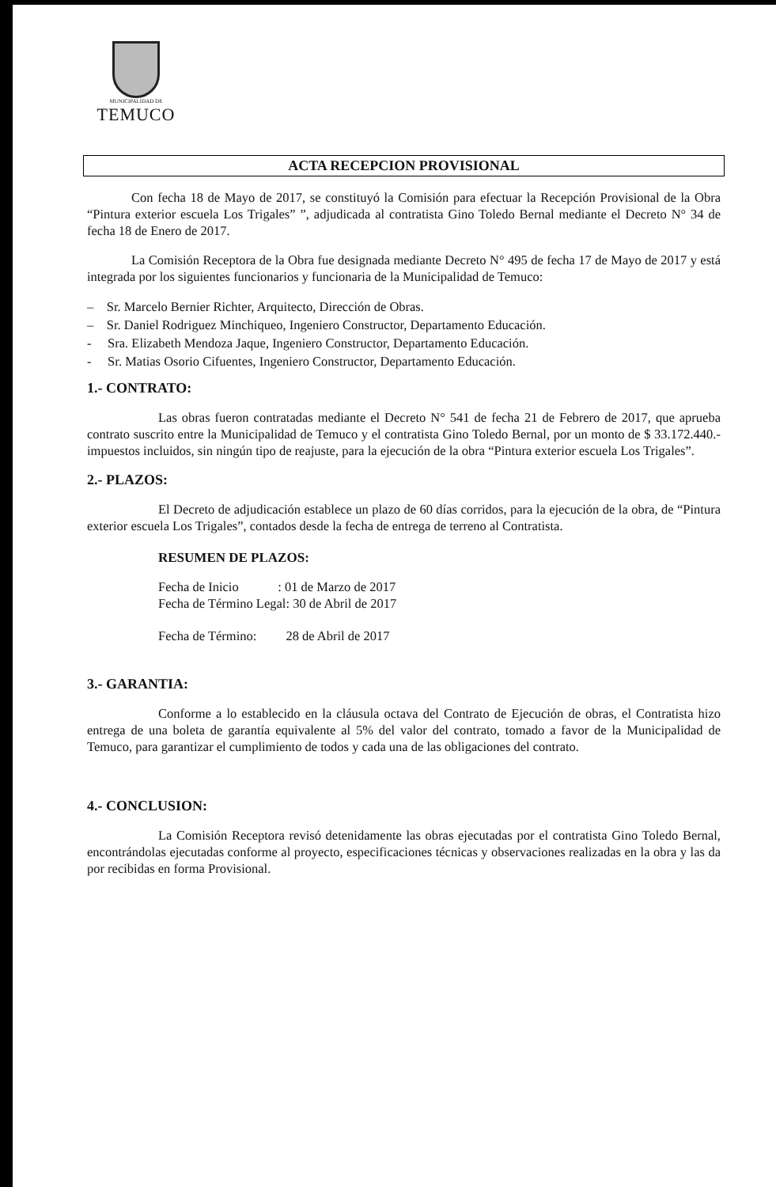MUNICIPALIDAD DE
TEMUCO
ACTA RECEPCION PROVISIONAL
Con fecha 18 de Mayo de 2017, se constituyó la Comisión para efectuar la Recepción Provisional de la Obra “Pintura exterior escuela Los Trigales” ”, adjudicada al contratista Gino Toledo Bernal mediante el Decreto N° 34 de fecha 18 de Enero de 2017.
La Comisión Receptora de la Obra fue designada mediante Decreto N° 495 de fecha 17 de Mayo de 2017 y está integrada por los siguientes funcionarios y funcionaria de la Municipalidad de Temuco:
– Sr. Marcelo Bernier Richter, Arquitecto, Dirección de Obras.
– Sr. Daniel Rodriguez Minchiqueo, Ingeniero Constructor, Departamento Educación.
- Sra. Elizabeth Mendoza Jaque, Ingeniero Constructor, Departamento Educación.
- Sr. Matias Osorio Cifuentes, Ingeniero Constructor, Departamento Educación.
1.- CONTRATO:
Las obras fueron contratadas mediante el Decreto N° 541 de fecha 21 de Febrero de 2017, que aprueba contrato suscrito entre la Municipalidad de Temuco y el contratista Gino Toledo Bernal, por un monto de $ 33.172.440.- impuestos incluidos, sin ningún tipo de reajuste, para la ejecución de la obra “Pintura exterior escuela Los Trigales”.
2.- PLAZOS:
El Decreto de adjudicación establece un plazo de 60 días corridos, para la ejecución de la obra, de “Pintura exterior escuela Los Trigales”, contados desde la fecha de entrega de terreno al Contratista.
RESUMEN DE PLAZOS:
Fecha de Inicio : 01 de Marzo de 2017
Fecha de Término Legal: 30 de Abril de 2017
Fecha de Término: 28 de Abril de 2017
3.- GARANTIA:
Conforme a lo establecido en la cláusula octava del Contrato de Ejecución de obras, el Contratista hizo entrega de una boleta de garantía equivalente al 5% del valor del contrato, tomado a favor de la Municipalidad de Temuco, para garantizar el cumplimiento de todos y cada una de las obligaciones del contrato.
4.- CONCLUSION:
La Comisión Receptora revisó detenidamente las obras ejecutadas por el contratista Gino Toledo Bernal, encontrándolas ejecutadas conforme al proyecto, especificaciones técnicas y observaciones realizadas en la obra y las da por recibidas en forma Provisional.